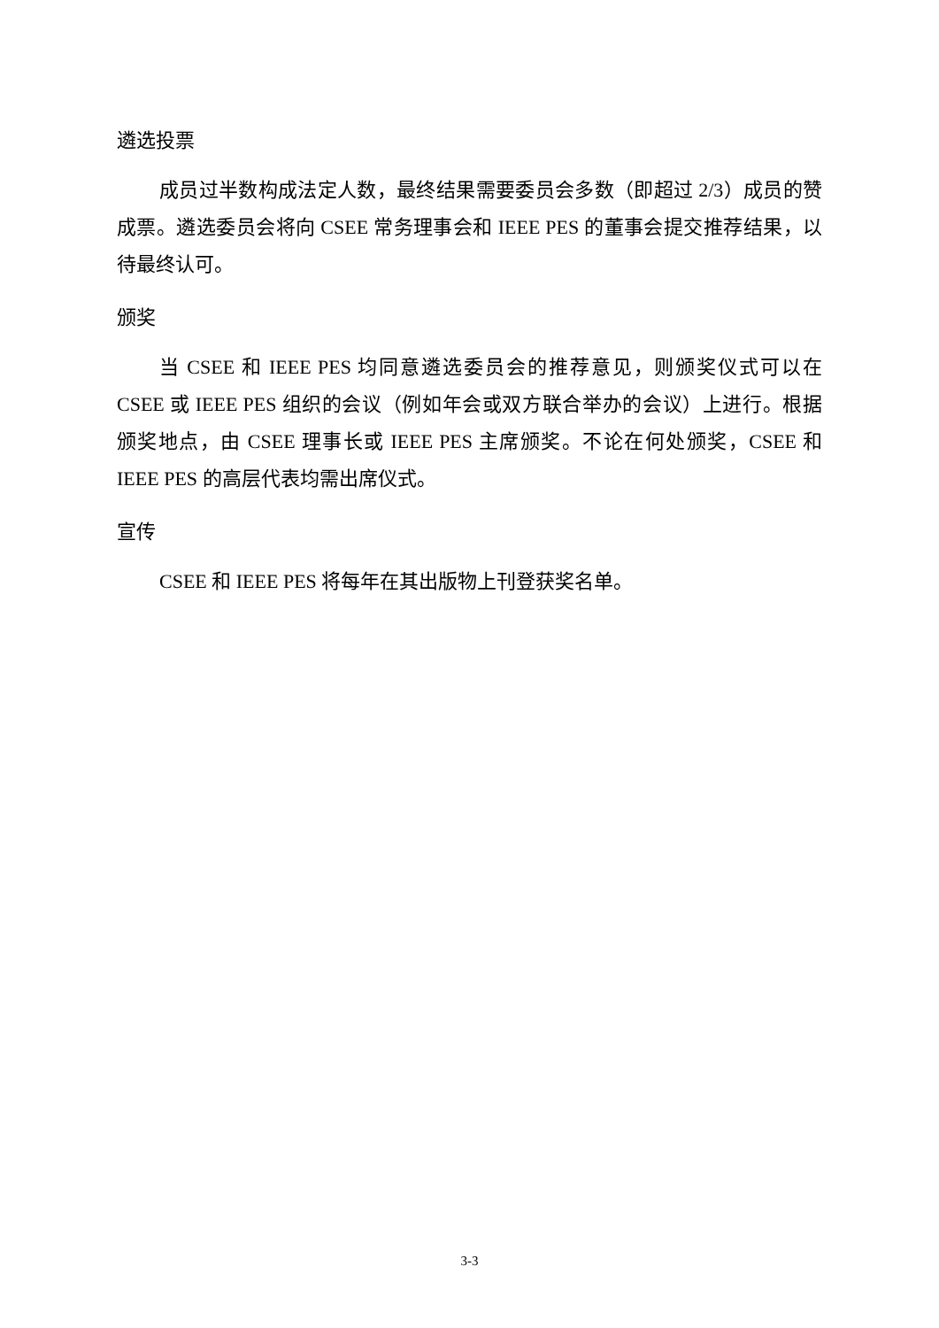遴选投票
成员过半数构成法定人数，最终结果需要委员会多数（即超过 2/3）成员的赞成票。遴选委员会将向 CSEE 常务理事会和 IEEE PES 的董事会提交推荐结果，以待最终认可。
颁奖
当 CSEE 和 IEEE PES 均同意遴选委员会的推荐意见，则颁奖仪式可以在 CSEE 或 IEEE PES 组织的会议（例如年会或双方联合举办的会议）上进行。根据颁奖地点，由 CSEE 理事长或 IEEE PES 主席颁奖。不论在何处颁奖，CSEE 和 IEEE PES 的高层代表均需出席仪式。
宣传
CSEE 和 IEEE PES 将每年在其出版物上刊登获奖名单。
3-3